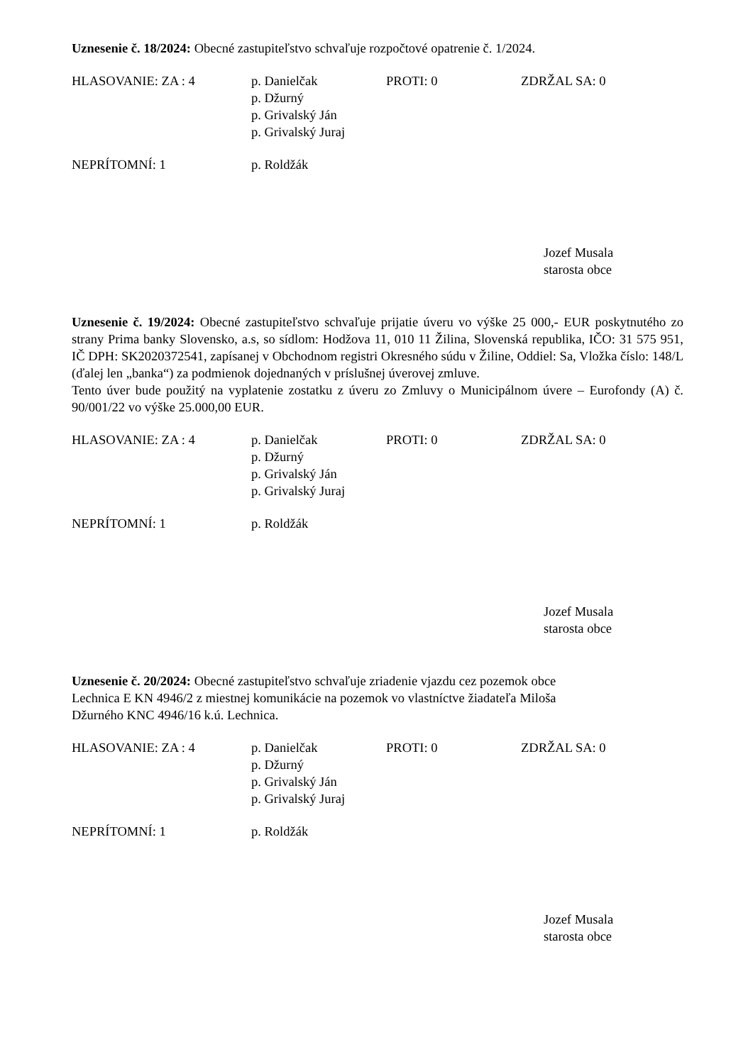Uznesenie č. 18/2024: Obecné zastupiteľstvo schvaľuje rozpočtové opatrenie č. 1/2024.
HLASOVANIE: ZA : 4
p. Danielčak
p. Džurný
p. Grivalský Ján
p. Grivalský Juraj
PROTI: 0
ZDRŽAL SA: 0
NEPRÍTOMNÍ: 1
p. Roldžák
Jozef Musala
starosta obce
Uznesenie č. 19/2024: Obecné zastupiteľstvo schvaľuje prijatie úveru vo výške 25 000,- EUR poskytnutého zo strany Prima banky Slovensko, a.s, so sídlom: Hodžova 11, 010 11 Žilina, Slovenská republika, IČO: 31 575 951, IČ DPH: SK2020372541, zapísanej v Obchodnom registri Okresného súdu v Žiline, Oddiel: Sa, Vložka číslo: 148/L (ďalej len „banka“) za podmienok dojednaných v príslušnej úverovej zmluve.
Tento úver bude použitý na vyplatenie zostatku z úveru zo Zmluvy o Municipálnom úvere – Eurofondy (A) č. 90/001/22 vo výške 25.000,00 EUR.
HLASOVANIE: ZA : 4
p. Danielčak
p. Džurný
p. Grivalský Ján
p. Grivalský Juraj
PROTI: 0
ZDRŽAL SA: 0
NEPRÍTOMNÍ: 1
p. Roldžák
Jozef Musala
starosta obce
Uznesenie č. 20/2024: Obecné zastupiteľstvo schvaľuje zriadenie vjazdu cez pozemok obce
Lechnica E KN 4946/2 z miestnej komunikácie na pozemok vo vlastníctve žiadateľa Miloša
Džurného KNC 4946/16 k.ú. Lechnica.
HLASOVANIE: ZA : 4
p. Danielčak
p. Džurný
p. Grivalský Ján
p. Grivalský Juraj
PROTI: 0
ZDRŽAL SA: 0
NEPRÍTOMNÍ: 1
p. Roldžák
Jozef Musala
starosta obce